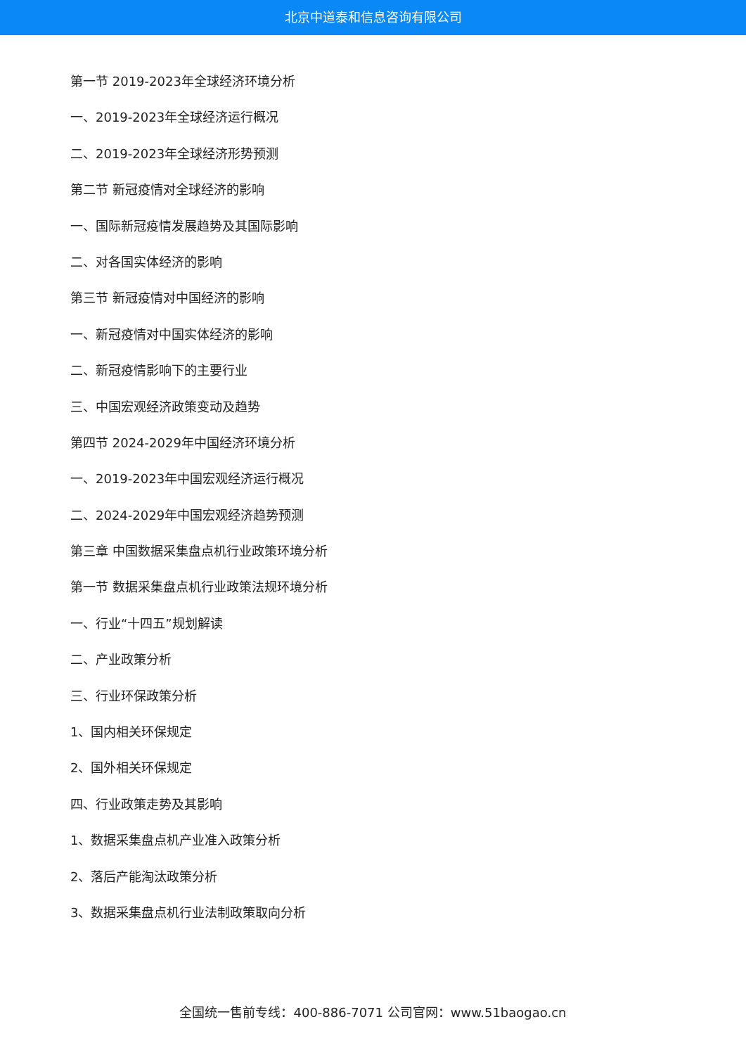北京中道泰和信息咨询有限公司
第一节 2019-2023年全球经济环境分析
一、2019-2023年全球经济运行概况
二、2019-2023年全球经济形势预测
第二节 新冠疫情对全球经济的影响
一、国际新冠疫情发展趋势及其国际影响
二、对各国实体经济的影响
第三节 新冠疫情对中国经济的影响
一、新冠疫情对中国实体经济的影响
二、新冠疫情影响下的主要行业
三、中国宏观经济政策变动及趋势
第四节 2024-2029年中国经济环境分析
一、2019-2023年中国宏观经济运行概况
二、2024-2029年中国宏观经济趋势预测
第三章 中国数据采集盘点机行业政策环境分析
第一节 数据采集盘点机行业政策法规环境分析
一、行业“十四五”规划解读
二、产业政策分析
三、行业环保政策分析
1、国内相关环保规定
2、国外相关环保规定
四、行业政策走势及其影响
1、数据采集盘点机产业准入政策分析
2、落后产能淘汰政策分析
3、数据采集盘点机行业法制政策取向分析
全国统一售前专线：400-886-7071 公司官网：www.51baogao.cn